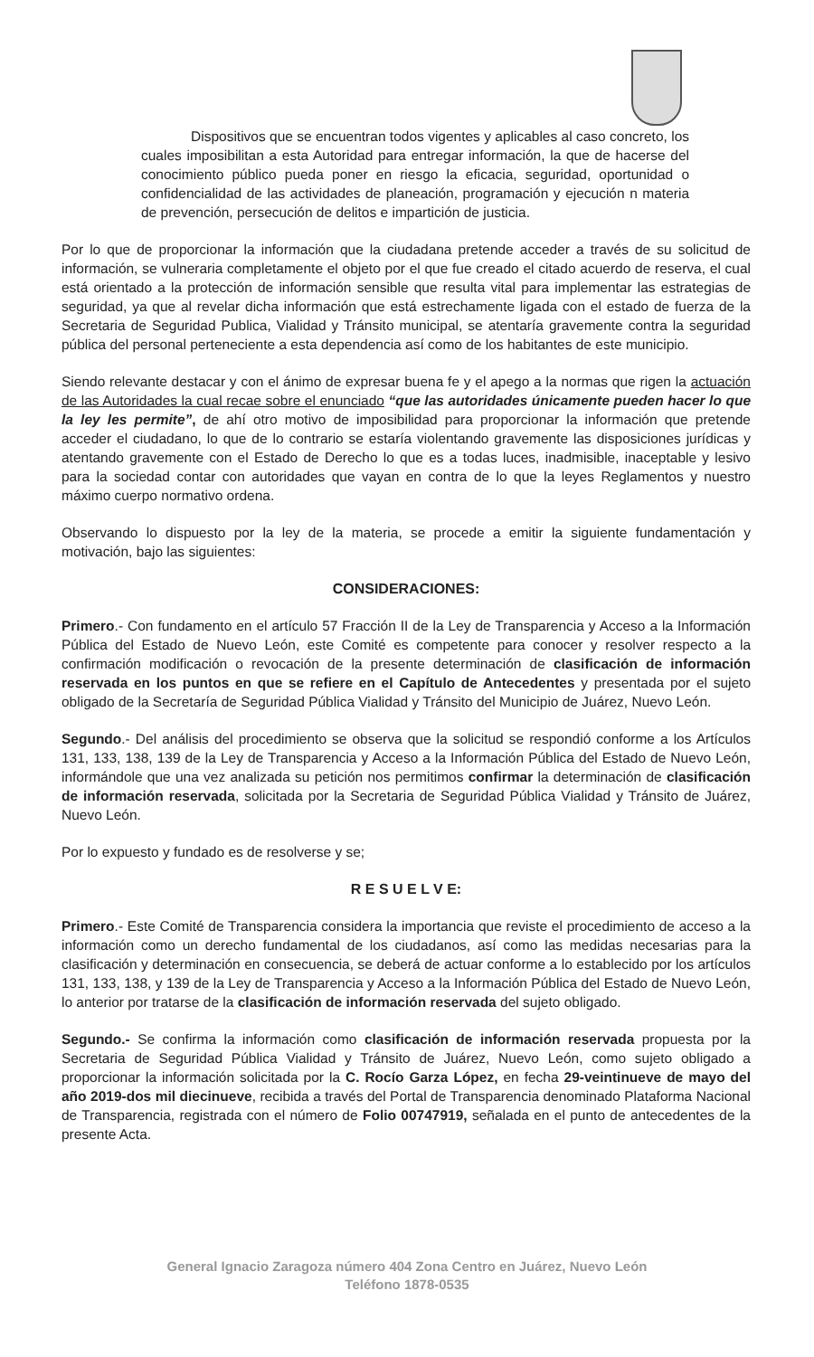Dispositivos que se encuentran todos vigentes y aplicables al caso concreto, los cuales imposibilitan a esta Autoridad para entregar información, la que de hacerse del conocimiento público pueda poner en riesgo la eficacia, seguridad, oportunidad o confidencialidad de las actividades de planeación, programación y ejecución n materia de prevención, persecución de delitos e impartición de justicia.
Por lo que de proporcionar la información que la ciudadana pretende acceder a través de su solicitud de información, se vulneraria completamente el objeto por el que fue creado el citado acuerdo de reserva, el cual está orientado a la protección de información sensible que resulta vital para implementar las estrategias de seguridad, ya que al revelar dicha información que está estrechamente ligada con el estado de fuerza de la Secretaria de Seguridad Publica, Vialidad y Tránsito municipal, se atentaría gravemente contra la seguridad pública del personal perteneciente a esta dependencia así como de los habitantes de este municipio.
Siendo relevante destacar y con el ánimo de expresar buena fe y el apego a la normas que rigen la actuación de las Autoridades la cual recae sobre el enunciado “que las autoridades únicamente pueden hacer lo que la ley les permite”, de ahí otro motivo de imposibilidad para proporcionar la información que pretende acceder el ciudadano, lo que de lo contrario se estaría violentando gravemente las disposiciones jurídicas y atentando gravemente con el Estado de Derecho lo que es a todas luces, inadmisible, inaceptable y lesivo para la sociedad contar con autoridades que vayan en contra de lo que la leyes Reglamentos y nuestro máximo cuerpo normativo ordena.
Observando lo dispuesto por la ley de la materia, se procede a emitir la siguiente fundamentación y motivación, bajo las siguientes:
CONSIDERACIONES:
Primero.- Con fundamento en el artículo 57 Fracción II de la Ley de Transparencia y Acceso a la Información Pública del Estado de Nuevo León, este Comité es competente para conocer y resolver respecto a la confirmación modificación o revocación de la presente determinación de clasificación de información reservada en los puntos en que se refiere en el Capítulo de Antecedentes y presentada por el sujeto obligado de la Secretaría de Seguridad Pública Vialidad y Tránsito del Municipio de Juárez, Nuevo León.
Segundo.- Del análisis del procedimiento se observa que la solicitud se respondió conforme a los Artículos 131, 133, 138, 139 de la Ley de Transparencia y Acceso a la Información Pública del Estado de Nuevo León, informándole que una vez analizada su petición nos permitimos confirmar la determinación de clasificación de información reservada, solicitada por la Secretaria de Seguridad Pública Vialidad y Tránsito de Juárez, Nuevo León.
Por lo expuesto y fundado es de resolverse y se;
R E S U E L V E:
Primero.- Este Comité de Transparencia considera la importancia que reviste el procedimiento de acceso a la información como un derecho fundamental de los ciudadanos, así como las medidas necesarias para la clasificación y determinación en consecuencia, se deberá de actuar conforme a lo establecido por los artículos 131, 133, 138, y 139 de la Ley de Transparencia y Acceso a la Información Pública del Estado de Nuevo León, lo anterior por tratarse de la clasificación de información reservada del sujeto obligado.
Segundo.- Se confirma la información como clasificación de información reservada propuesta por la Secretaria de Seguridad Pública Vialidad y Tránsito de Juárez, Nuevo León, como sujeto obligado a proporcionar la información solicitada por la C. Rocío Garza López, en fecha 29-veintinueve de mayo del año 2019-dos mil diecinueve, recibida a través del Portal de Transparencia denominado Plataforma Nacional de Transparencia, registrada con el número de Folio 00747919, señalada en el punto de antecedentes de la presente Acta.
General Ignacio Zaragoza número 404 Zona Centro en Juárez, Nuevo León
Teléfono 1878-0535